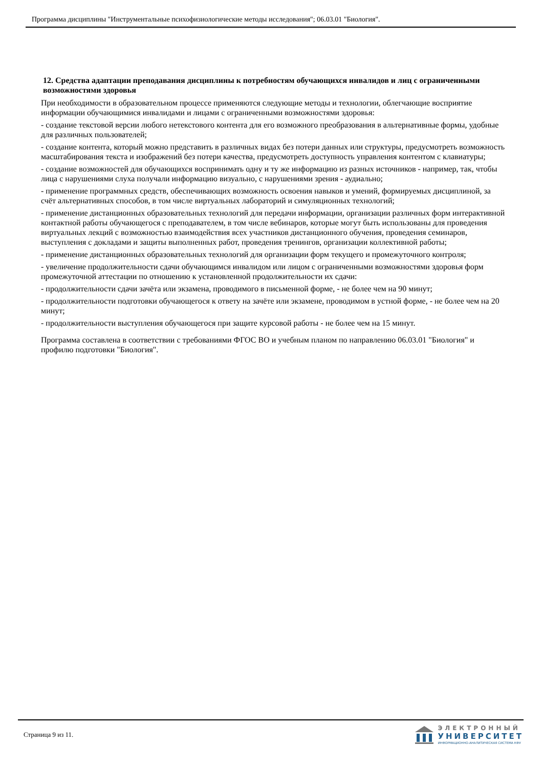Программа дисциплины "Инструментальные психофизиологические методы исследования"; 06.03.01 "Биология".
12. Средства адаптации преподавания дисциплины к потребностям обучающихся инвалидов и лиц с ограниченными возможностями здоровья
При необходимости в образовательном процессе применяются следующие методы и технологии, облегчающие восприятие информации обучающимися инвалидами и лицами с ограниченными возможностями здоровья:
- создание текстовой версии любого нетекстового контента для его возможного преобразования в альтернативные формы, удобные для различных пользователей;
- создание контента, который можно представить в различных видах без потери данных или структуры, предусмотреть возможность масштабирования текста и изображений без потери качества, предусмотреть доступность управления контентом с клавиатуры;
- создание возможностей для обучающихся воспринимать одну и ту же информацию из разных источников - например, так, чтобы лица с нарушениями слуха получали информацию визуально, с нарушениями зрения - аудиально;
- применение программных средств, обеспечивающих возможность освоения навыков и умений, формируемых дисциплиной, за счёт альтернативных способов, в том числе виртуальных лабораторий и симуляционных технологий;
- применение дистанционных образовательных технологий для передачи информации, организации различных форм интерактивной контактной работы обучающегося с преподавателем, в том числе вебинаров, которые могут быть использованы для проведения виртуальных лекций с возможностью взаимодействия всех участников дистанционного обучения, проведения семинаров, выступления с докладами и защиты выполненных работ, проведения тренингов, организации коллективной работы;
- применение дистанционных образовательных технологий для организации форм текущего и промежуточного контроля;
- увеличение продолжительности сдачи обучающимся инвалидом или лицом с ограниченными возможностями здоровья форм промежуточной аттестации по отношению к установленной продолжительности их сдачи:
- продолжительности сдачи зачёта или экзамена, проводимого в письменной форме, - не более чем на 90 минут;
- продолжительности подготовки обучающегося к ответу на зачёте или экзамене, проводимом в устной форме, - не более чем на 20 минут;
- продолжительности выступления обучающегося при защите курсовой работы - не более чем на 15 минут.
Программа составлена в соответствии с требованиями ФГОС ВО и учебным планом по направлению 06.03.01 "Биология" и профилю подготовки "Биология".
Страница 9 из 11.
ЭЛЕКТРОННЫЙ
УНИВЕРСИТЕТ
ИНФОРМАЦИОННО-АНАЛИТИЧЕСКАЯ СИСТЕМА КФУ